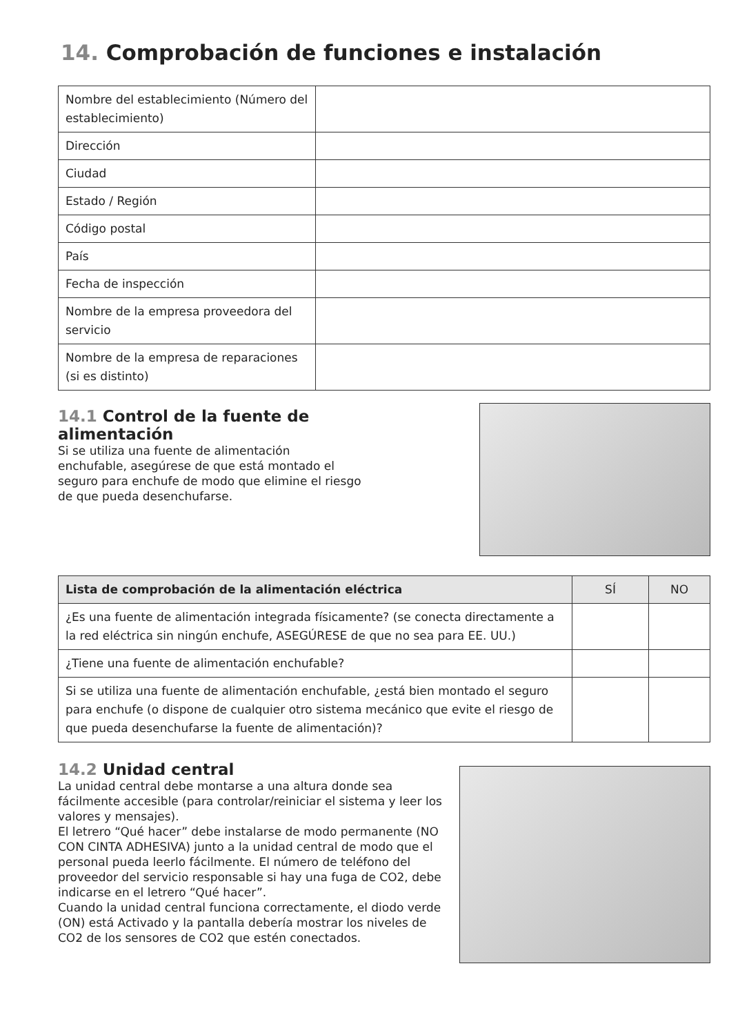14. Comprobación de funciones e instalación
| Nombre del establecimiento (Número del establecimiento) | |
| Dirección | |
| Ciudad | |
| Estado / Región | |
| Código postal | |
| País | |
| Fecha de inspección | |
| Nombre de la empresa proveedora del servicio | |
| Nombre de la empresa de reparaciones (si es distinto) | |
14.1 Control de la fuente de alimentación
Si se utiliza una fuente de alimentación enchufable, asegúrese de que está montado el seguro para enchufe de modo que elimine el riesgo de que pueda desenchufarse.
| Lista de comprobación de la alimentación eléctrica | SÍ | NO |
| --- | --- | --- |
| ¿Es una fuente de alimentación integrada físicamente? (se conecta directamente a la red eléctrica sin ningún enchufe, ASEGÚRESE de que no sea para EE. UU.) | | |
| ¿Tiene una fuente de alimentación enchufable? | | |
| Si se utiliza una fuente de alimentación enchufable, ¿está bien montado el seguro para enchufe (o dispone de cualquier otro sistema mecánico que evite el riesgo de que pueda desenchufarse la fuente de alimentación)? | | |
14.2 Unidad central
La unidad central debe montarse a una altura donde sea fácilmente accesible (para controlar/reiniciar el sistema y leer los valores y mensajes).
El letrero “Qué hacer” debe instalarse de modo permanente (NO CON CINTA ADHESIVA) junto a la unidad central de modo que el personal pueda leerlo fácilmente. El número de teléfono del proveedor del servicio responsable si hay una fuga de CO2, debe indicarse en el letrero “Qué hacer”.
Cuando la unidad central funciona correctamente, el diodo verde (ON) está Activado y la pantalla debería mostrar los niveles de CO2 de los sensores de CO2 que estén conectados.